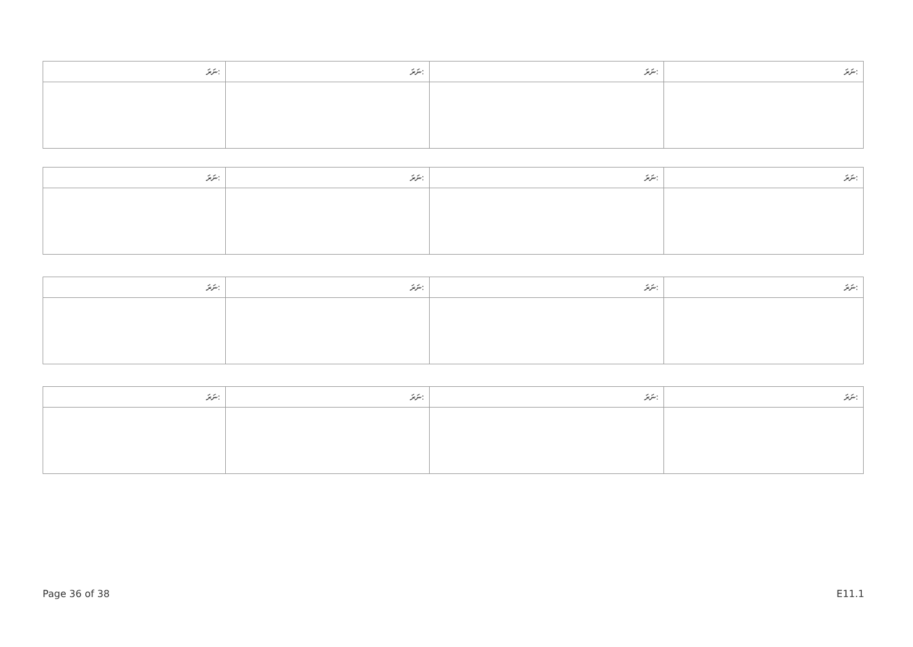| ނަރަ: | ނަރަ: | ނަރަ: | ނަރަ: |
| ނަރަ: | ނަރަ: | ނަރަ: | ނަރަ: |
| ނަރަ: | ނަރަ: | ނަރަ: | ނަރަ: |
| ނަރަ: | ނަރަ: | ނަރަ: | ނަރަ: |
Page 36 of 38 E11.1